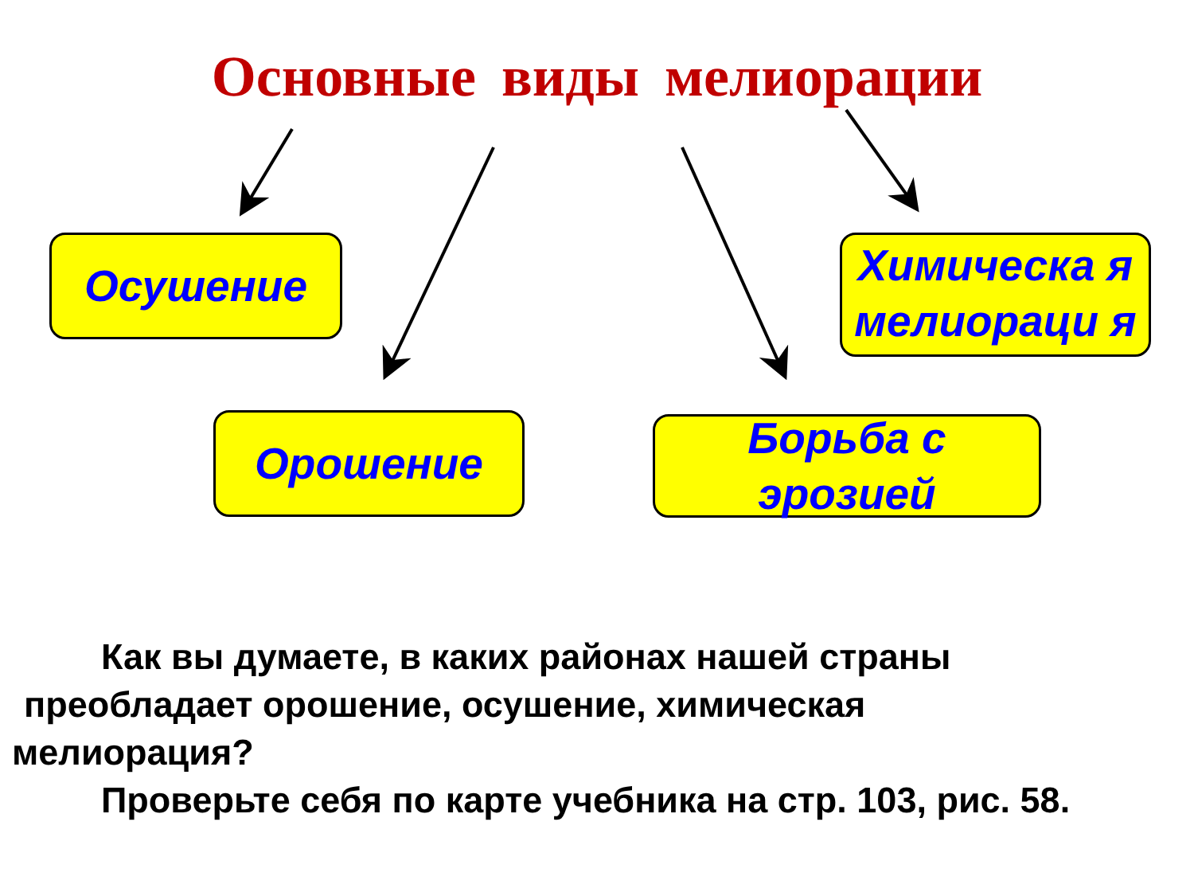Основные виды мелиорации
Осушение
Химическа я мелиораци я
Орошение
Борьба с эрозией
Как вы думаете, в каких районах нашей страны
преобладает орошение, осушение, химическая
мелиорация?
Проверьте себя по карте учебника на стр. 103, рис. 58.